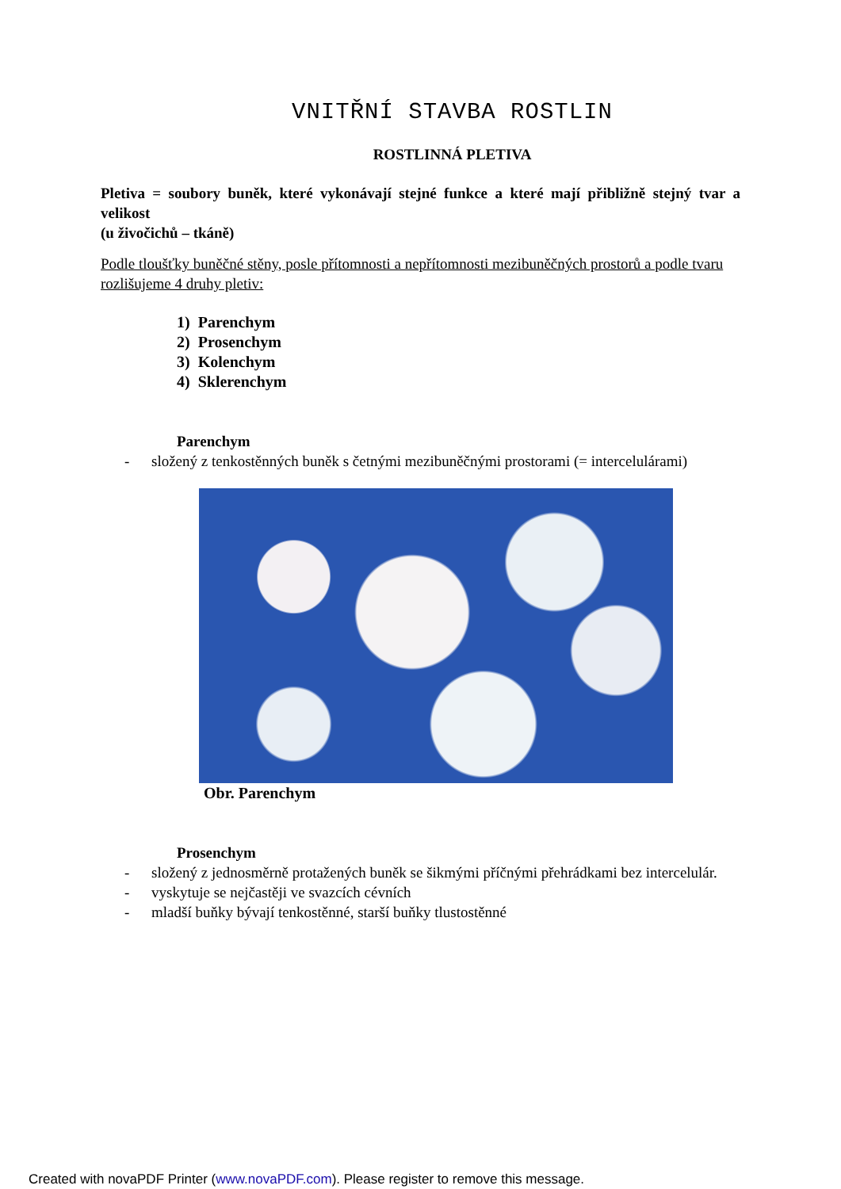VNITŘNÍ STAVBA ROSTLIN
ROSTLINNÁ PLETIVA
Pletiva = soubory buněk, které vykonávají stejné funkce a které mají přibližně stejný tvar a velikost
(u živočichů – tkáně)
Podle tloušťky buněčné stěny, posle přítomnosti a nepřítomnosti mezibuněčných prostorů a podle tvaru rozlišujeme 4 druhy pletiv:
1) Parenchym
2) Prosenchym
3) Kolenchym
4) Sklerenchym
Parenchym
- složený z tenkostěnných buněk s četnými mezibuněčnými prostorami (= intercelulárami)
Obr. Parenchym
Prosenchym
- složený z jednosměrně protažených buněk se šikmými příčnými přehrádkami bez intercelulár.
- vyskytuje se nejčastěji ve svazcích cévních
- mladší buňky bývají tenkostěnné, starší buňky tlustostěnné
Created with novaPDF Printer (www.novaPDF.com). Please register to remove this message.